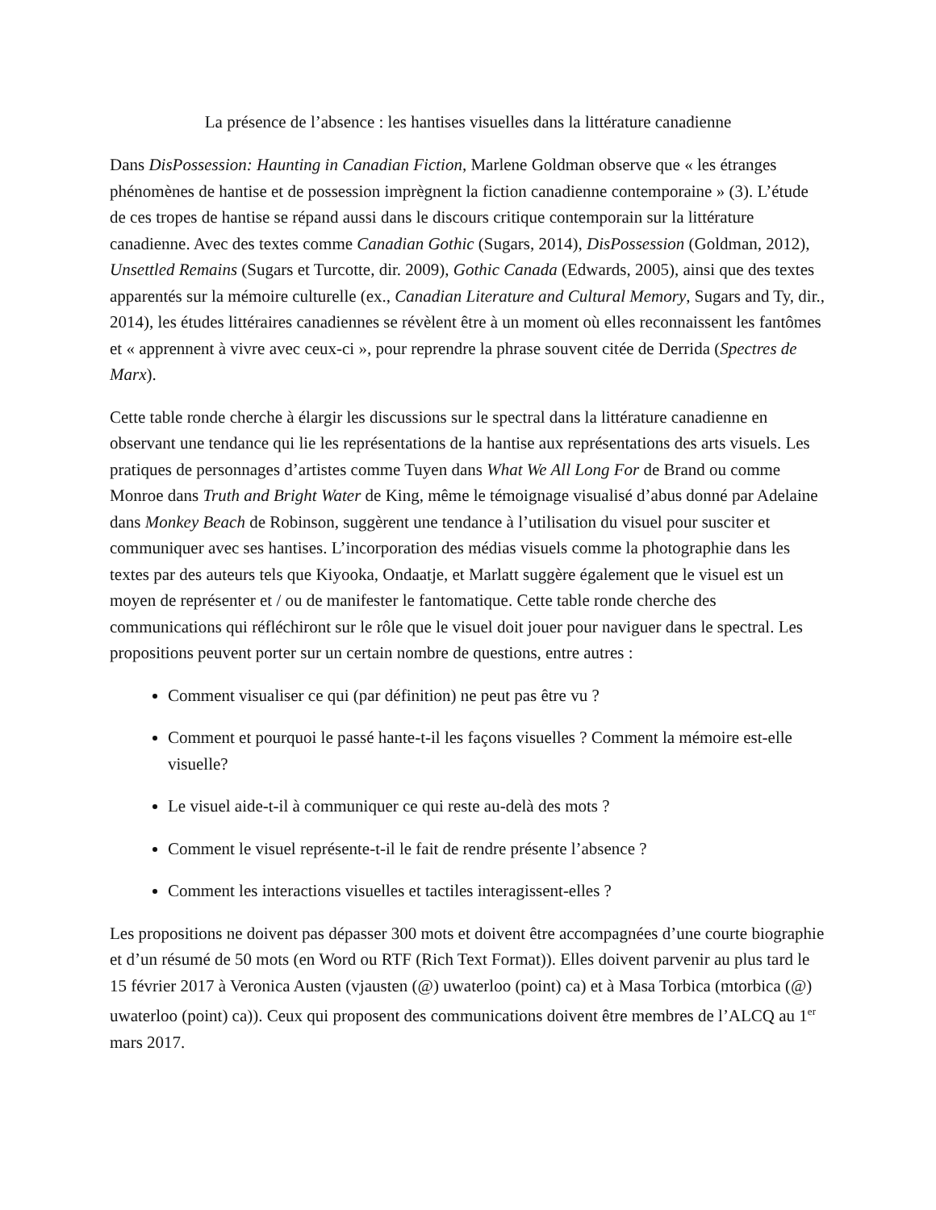La présence de l’absence : les hantises visuelles dans la littérature canadienne
Dans DisPossession: Haunting in Canadian Fiction, Marlene Goldman observe que « les étranges phénomènes de hantise et de possession imprègnent la fiction canadienne contemporaine » (3). L’étude de ces tropes de hantise se répand aussi dans le discours critique contemporain sur la littérature canadienne. Avec des textes comme Canadian Gothic (Sugars, 2014), DisPossession (Goldman, 2012), Unsettled Remains (Sugars et Turcotte, dir. 2009), Gothic Canada (Edwards, 2005), ainsi que des textes apparentés sur la mémoire culturelle (ex., Canadian Literature and Cultural Memory, Sugars and Ty, dir., 2014), les études littéraires canadiennes se révèlent être à un moment où elles reconnaissent les fantômes et « apprennent à vivre avec ceux-ci », pour reprendre la phrase souvent citée de Derrida (Spectres de Marx).
Cette table ronde cherche à élargir les discussions sur le spectral dans la littérature canadienne en observant une tendance qui lie les représentations de la hantise aux représentations des arts visuels. Les pratiques de personnages d’artistes comme Tuyen dans What We All Long For de Brand ou comme Monroe dans Truth and Bright Water de King, même le témoignage visualisé d’abus donné par Adelaine dans Monkey Beach de Robinson, suggèrent une tendance à l’utilisation du visuel pour susciter et communiquer avec ses hantises. L’incorporation des médias visuels comme la photographie dans les textes par des auteurs tels que Kiyooka, Ondaatje, et Marlatt suggère également que le visuel est un moyen de représenter et / ou de manifester le fantomatique. Cette table ronde cherche des communications qui réfléchiront sur le rôle que le visuel doit jouer pour naviguer dans le spectral. Les propositions peuvent porter sur un certain nombre de questions, entre autres :
Comment visualiser ce qui (par définition) ne peut pas être vu ?
Comment et pourquoi le passé hante-t-il les façons visuelles ? Comment la mémoire est-elle visuelle?
Le visuel aide-t-il à communiquer ce qui reste au-delà des mots ?
Comment le visuel représente-t-il le fait de rendre présente l’absence ?
Comment les interactions visuelles et tactiles interagissent-elles ?
Les propositions ne doivent pas dépasser 300 mots et doivent être accompagnées d’une courte biographie et d’un résumé de 50 mots (en Word ou RTF (Rich Text Format)). Elles doivent parvenir au plus tard le 15 février 2017 à Veronica Austen (vjausten (@) uwaterloo (point) ca) et à Masa Torbica (mtorbica (@) uwaterloo (point) ca)). Ceux qui proposent des communications doivent être membres de l’ALCQ au 1<sup>er</sup> mars 2017.